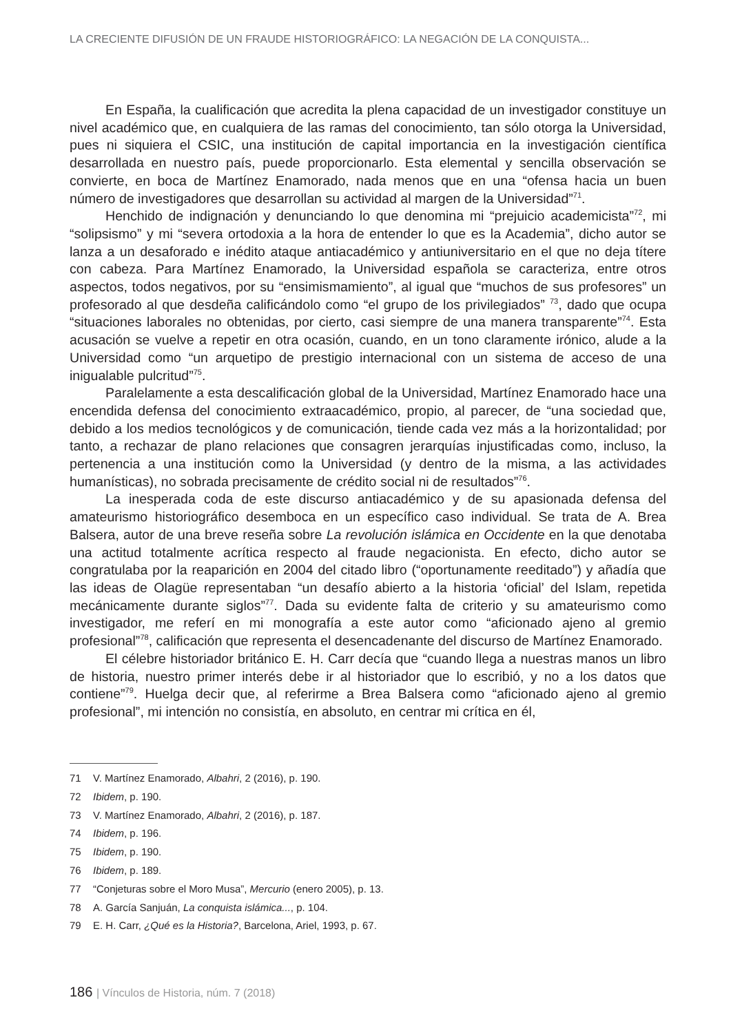LA CRECIENTE DIFUSIÓN DE UN FRAUDE HISTORIOGRÁFICO: LA NEGACIÓN DE LA CONQUISTA...
En España, la cualificación que acredita la plena capacidad de un investigador constituye un nivel académico que, en cualquiera de las ramas del conocimiento, tan sólo otorga la Universidad, pues ni siquiera el CSIC, una institución de capital importancia en la investigación científica desarrollada en nuestro país, puede proporcionarlo. Esta elemental y sencilla observación se convierte, en boca de Martínez Enamorado, nada menos que en una “ofensa hacia un buen número de investigadores que desarrollan su actividad al margen de la Universidad”<sup>71</sup>.
Henchido de indignación y denunciando lo que denomina mi “prejuicio academicista”<sup>72</sup>, mi “solipsismo” y mi “severa ortodoxia a la hora de entender lo que es la Academia”, dicho autor se lanza a un desaforado e inédito ataque antiacadémico y antiuniversitario en el que no deja títere con cabeza. Para Martínez Enamorado, la Universidad española se caracteriza, entre otros aspectos, todos negativos, por su “ensimismamiento”, al igual que “muchos de sus profesores” un profesorado al que desdeña calificándolo como “el grupo de los privilegiados” <sup>73</sup>, dado que ocupa “situaciones laborales no obtenidas, por cierto, casi siempre de una manera transparente”<sup>74</sup>. Esta acusación se vuelve a repetir en otra ocasión, cuando, en un tono claramente irónico, alude a la Universidad como “un arquetipo de prestigio internacional con un sistema de acceso de una inigualable pulcritud”<sup>75</sup>.
Paralelamente a esta descalificación global de la Universidad, Martínez Enamorado hace una encendida defensa del conocimiento extraacadémico, propio, al parecer, de “una sociedad que, debido a los medios tecnológicos y de comunicación, tiende cada vez más a la horizontalidad; por tanto, a rechazar de plano relaciones que consagren jerarquías injustificadas como, incluso, la pertenencia a una institución como la Universidad (y dentro de la misma, a las actividades humanísticas), no sobrada precisamente de crédito social ni de resultados”<sup>76</sup>.
La inesperada coda de este discurso antiacadémico y de su apasionada defensa del amateurismo historiográfico desemboca en un específico caso individual. Se trata de A. Brea Balsera, autor de una breve reseña sobre La revolución islámica en Occidente en la que denotaba una actitud totalmente acrítica respecto al fraude negacionista. En efecto, dicho autor se congratulaba por la reaparición en 2004 del citado libro (“oportunamente reeditado”) y añadía que las ideas de Olagüe representaban “un desafío abierto a la historia ‘oficial’ del Islam, repetida mecánicamente durante siglos”<sup>77</sup>. Dada su evidente falta de criterio y su amateurismo como investigador, me referí en mi monografía a este autor como “aficionado ajeno al gremio profesional”<sup>78</sup>, calificación que representa el desencadenante del discurso de Martínez Enamorado.
El célebre historiador británico E. H. Carr decía que “cuando llega a nuestras manos un libro de historia, nuestro primer interés debe ir al historiador que lo escribió, y no a los datos que contiene”<sup>79</sup>. Huelga decir que, al referirme a Brea Balsera como “aficionado ajeno al gremio profesional”, mi intención no consistía, en absoluto, en centrar mi crítica en él,
71 V. Martínez Enamorado, Albahri, 2 (2016), p. 190.
72 Ibidem, p. 190.
73 V. Martínez Enamorado, Albahri, 2 (2016), p. 187.
74 Ibidem, p. 196.
75 Ibidem, p. 190.
76 Ibidem, p. 189.
77 “Conjeturas sobre el Moro Musa”, Mercurio (enero 2005), p. 13.
78 A. García Sanjuán, La conquista islámica..., p. 104.
79 E. H. Carr, ¿Qué es la Historia?, Barcelona, Ariel, 1993, p. 67.
186 | Vínculos de Historia, núm. 7 (2018)